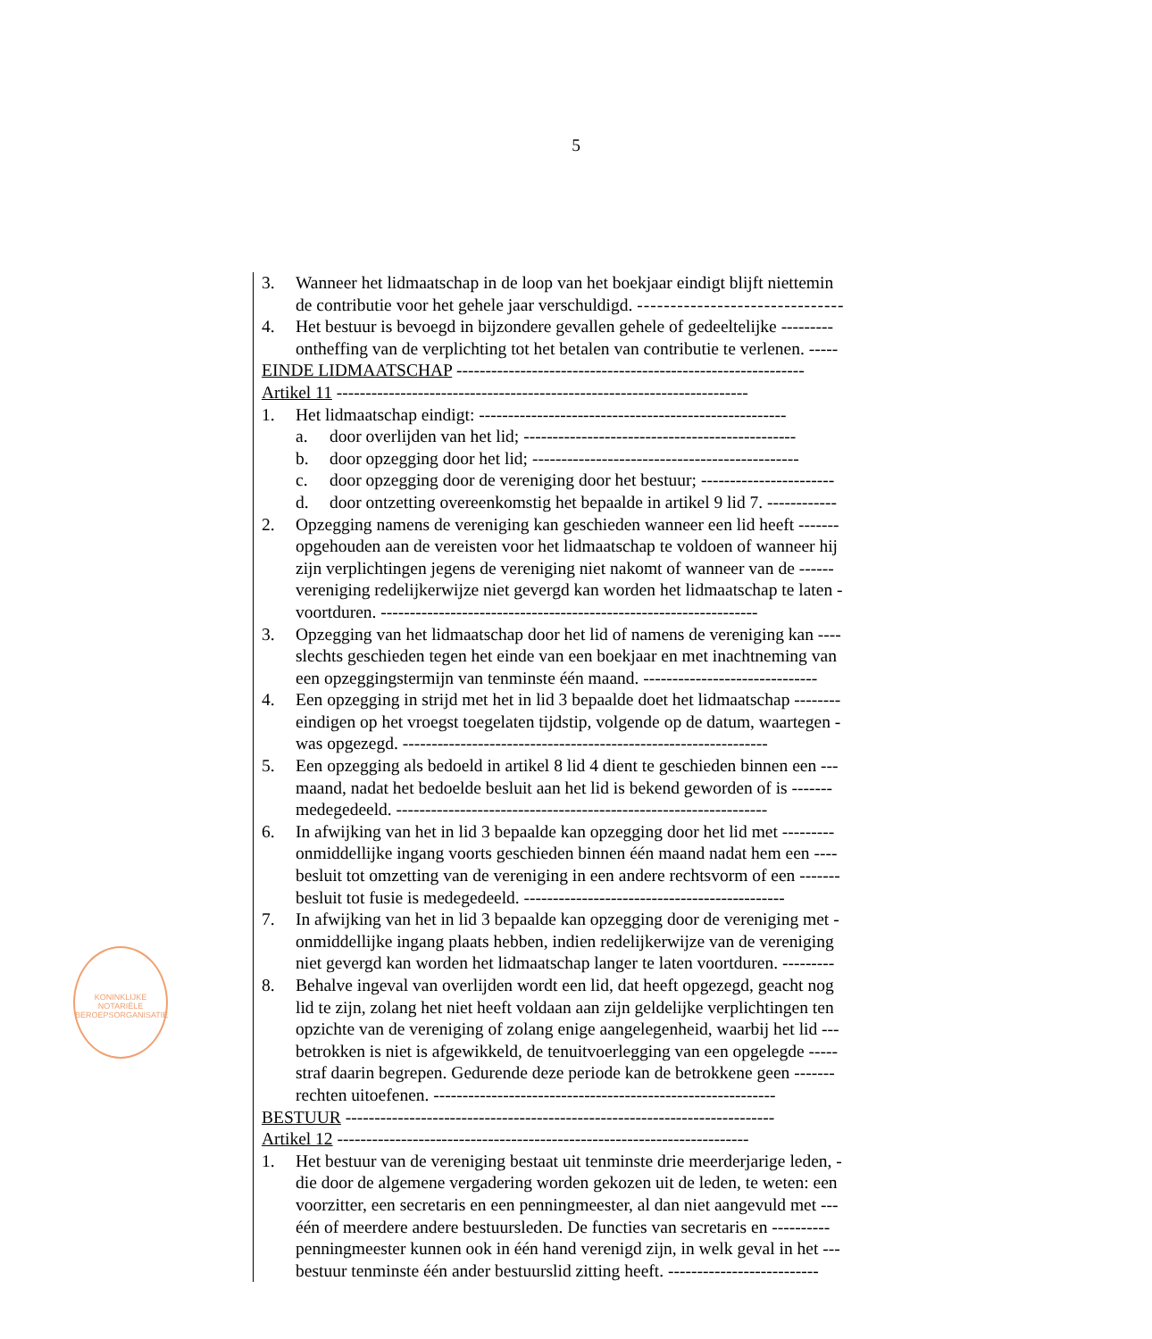5
3. Wanneer het lidmaatschap in de loop van het boekjaar eindigt blijft niettemin
de contributie voor het gehele jaar verschuldigd. -------------------------------
4. Het bestuur is bevoegd in bijzondere gevallen gehele of gedeeltelijke ---------
ontheffing van de verplichting tot het betalen van contributie te verlenen. -----
EINDE LIDMAATSCHAP ------------------------------------------------------------
Artikel 11 -----------------------------------------------------------------------
1. Het lidmaatschap eindigt: -----------------------------------------------------
a. door overlijden van het lid; -----------------------------------------------
b. door opzegging door het lid; ----------------------------------------------
c. door opzegging door de vereniging door het bestuur; -----------------------
d. door ontzetting overeenkomstig het bepaalde in artikel 9 lid 7. ------------
2. Opzegging namens de vereniging kan geschieden wanneer een lid heeft -------
opgehouden aan de vereisten voor het lidmaatschap te voldoen of wanneer hij
zijn verplichtingen jegens de vereniging niet nakomt of wanneer van de ------
vereniging redelijkerwijze niet gevergd kan worden het lidmaatschap te laten -
voortduren. -----------------------------------------------------------------
3. Opzegging van het lidmaatschap door het lid of namens de vereniging kan ----
slechts geschieden tegen het einde van een boekjaar en met inachtneming van
een opzeggingstermijn van tenminste één maand. ------------------------------
4. Een opzegging in strijd met het in lid 3 bepaalde doet het lidmaatschap --------
eindigen op het vroegst toegelaten tijdstip, volgende op de datum, waartegen -
was opgezegd. ---------------------------------------------------------------
5. Een opzegging als bedoeld in artikel 8 lid 4 dient te geschieden binnen een ---
maand, nadat het bedoelde besluit aan het lid is bekend geworden of is -------
medegedeeld. ----------------------------------------------------------------
6. In afwijking van het in lid 3 bepaalde kan opzegging door het lid met ---------
onmiddellijke ingang voorts geschieden binnen één maand nadat hem een ----
besluit tot omzetting van de vereniging in een andere rechtsvorm of een -------
besluit tot fusie is medegedeeld. ---------------------------------------------
7. In afwijking van het in lid 3 bepaalde kan opzegging door de vereniging met -
onmiddellijke ingang plaats hebben, indien redelijkerwijze van de vereniging
niet gevergd kan worden het lidmaatschap langer te laten voortduren. ---------
8. Behalve ingeval van overlijden wordt een lid, dat heeft opgezegd, geacht nog
lid te zijn, zolang het niet heeft voldaan aan zijn geldelijke verplichtingen ten
opzichte van de vereniging of zolang enige aangelegenheid, waarbij het lid ---
betrokken is niet is afgewikkeld, de tenuitvoerlegging van een opgelegde -----
straf daarin begrepen. Gedurende deze periode kan de betrokkene geen -------
rechten uitoefenen. -----------------------------------------------------------
BESTUUR --------------------------------------------------------------------------
Artikel 12 -----------------------------------------------------------------------
1. Het bestuur van de vereniging bestaat uit tenminste drie meerderjarige leden, -
die door de algemene vergadering worden gekozen uit de leden, te weten: een
voorzitter, een secretaris en een penningmeester, al dan niet aangevuld met ---
één of meerdere andere bestuursleden. De functies van secretaris en ----------
penningmeester kunnen ook in één hand verenigd zijn, in welk geval in het ---
bestuur tenminste één ander bestuurslid zitting heeft. --------------------------
KONINKLIJKE NOTARIËLE BEROEPSORGANISATIE